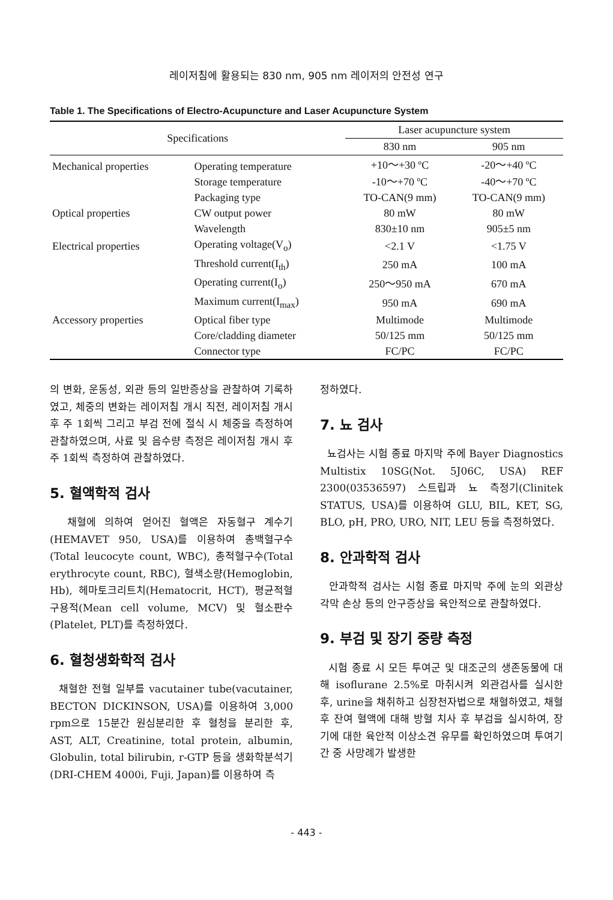레이저침에 활용되는 830 nm, 905 nm 레이저의 안전성 연구
Table 1. The Specifications of Electro-Acupuncture and Laser Acupuncture System
| Specifications | | Laser acupuncture system | |
| --- | --- | --- | --- |
| | | 830 nm | 905 nm |
| Mechanical properties | Operating temperature | +10～+30 ºC | -20～+40 ºC |
| | Storage temperature | -10～+70 ºC | -40～+70 ºC |
| | Packaging type | TO-CAN(9 mm) | TO-CAN(9 mm) |
| Optical properties | CW output power | 80 mW | 80 mW |
| | Wavelength | 830±10 nm | 905±5 nm |
| Electrical properties | Operating voltage(V<sub>o</sub>) | <2.1 V | <1.75 V |
| | Threshold current(I<sub>th</sub>) | 250 mA | 100 mA |
| | Operating current(I<sub>o</sub>) | 250～950 mA | 670 mA |
| | Maximum current(I<sub>max</sub>) | 950 mA | 690 mA |
| Accessory properties | Optical fiber type | Multimode | Multimode |
| | Core/cladding diameter | 50/125 mm | 50/125 mm |
| | Connector type | FC/PC | FC/PC |
의 변화, 운동성, 외관 등의 일반증상을 관찰하여 기록하였고, 체중의 변화는 레이저침 개시 직전, 레이저침 개시 후 주 1회씩 그리고 부검 전에 절식 시 체중을 측정하여 관찰하였으며, 사료 및 음수량 측정은 레이저침 개시 후 주 1회씩 측정하여 관찰하였다.
5. 혈액학적 검사
채혈에 의하여 얻어진 혈액은 자동혈구 계수기(HEMAVET 950, USA)를 이용하여 총백혈구수(Total leucocyte count, WBC), 총적혈구수(Total erythrocyte count, RBC), 혈색소량(Hemoglobin, Hb), 헤마토크리트치(Hematocrit, HCT), 평균적혈구용적(Mean cell volume, MCV) 및 혈소판수(Platelet, PLT)를 측정하였다.
6. 혈청생화학적 검사
채혈한 전혈 일부를 vacutainer tube(vacutainer, BECTON DICKINSON, USA)를 이용하여 3,000 rpm으로 15분간 원심분리한 후 혈청을 분리한 후, AST, ALT, Creatinine, total protein, albumin, Globulin, total bilirubin, r-GTP 등을 생화학분석기(DRI-CHEM 4000i, Fuji, Japan)를 이용하여 측
정하였다.
7. 뇨 검사
뇨검사는 시험 종료 마지막 주에 Bayer Diagnostics Multistix 10SG(Not. 5J06C, USA) REF 2300(03536597) 스트립과 뇨 측정기(Clinitek STATUS, USA)를 이용하여 GLU, BIL, KET, SG, BLO, pH, PRO, URO, NIT, LEU 등을 측정하였다.
8. 안과학적 검사
안과학적 검사는 시험 종료 마지막 주에 눈의 외관상 각막 손상 등의 안구증상을 육안적으로 관찰하였다.
9. 부검 및 장기 중량 측정
시험 종료 시 모든 투여군 및 대조군의 생존동물에 대해 isoflurane 2.5%로 마취시켜 외관검사를 실시한 후, urine을 채취하고 심장천자법으로 채혈하였고, 채혈 후 잔여 혈액에 대해 방혈 치사 후 부검을 실시하여, 장기에 대한 육안적 이상소견 유무를 확인하였으며 투여기간 중 사망례가 발생한
- 443 -